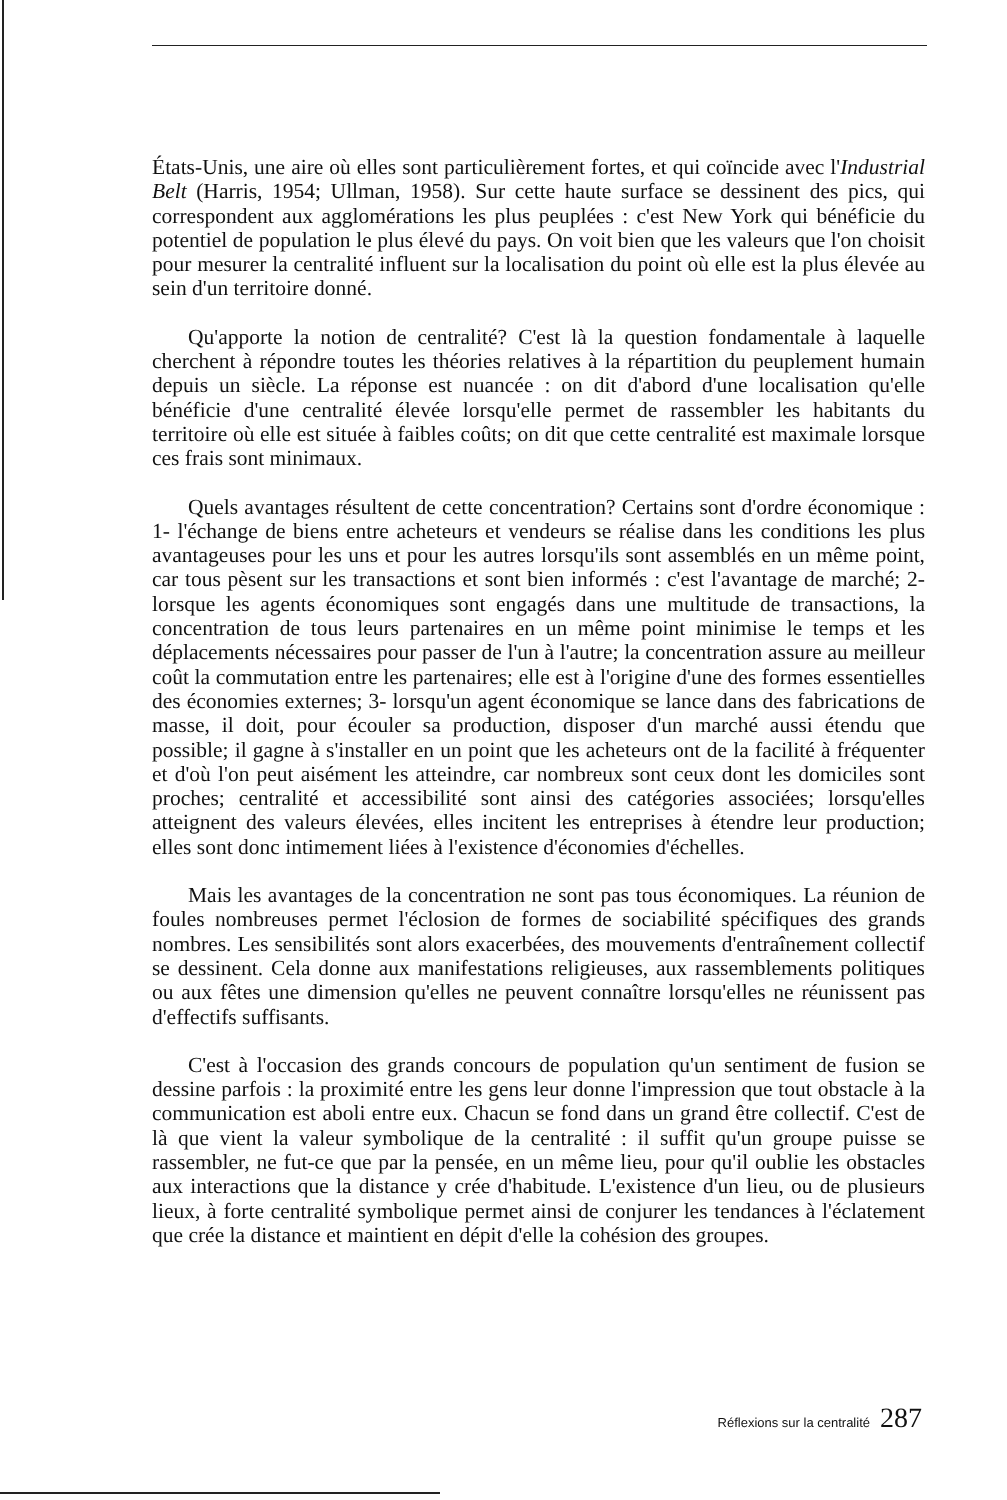États-Unis, une aire où elles sont particulièrement fortes, et qui coïncide avec l'Industrial Belt (Harris, 1954; Ullman, 1958). Sur cette haute surface se dessinent des pics, qui correspondent aux agglomérations les plus peuplées : c'est New York qui bénéficie du potentiel de population le plus élevé du pays. On voit bien que les valeurs que l'on choisit pour mesurer la centralité influent sur la localisation du point où elle est la plus élevée au sein d'un territoire donné.
Qu'apporte la notion de centralité? C'est là la question fondamentale à laquelle cherchent à répondre toutes les théories relatives à la répartition du peuplement humain depuis un siècle. La réponse est nuancée : on dit d'abord d'une localisation qu'elle bénéficie d'une centralité élevée lorsqu'elle permet de rassembler les habitants du territoire où elle est située à faibles coûts; on dit que cette centralité est maximale lorsque ces frais sont minimaux.
Quels avantages résultent de cette concentration? Certains sont d'ordre économique : 1- l'échange de biens entre acheteurs et vendeurs se réalise dans les conditions les plus avantageuses pour les uns et pour les autres lorsqu'ils sont assemblés en un même point, car tous pèsent sur les transactions et sont bien informés : c'est l'avantage de marché; 2- lorsque les agents économiques sont engagés dans une multitude de transactions, la concentration de tous leurs partenaires en un même point minimise le temps et les déplacements nécessaires pour passer de l'un à l'autre; la concentration assure au meilleur coût la commutation entre les partenaires; elle est à l'origine d'une des formes essentielles des économies externes; 3- lorsqu'un agent économique se lance dans des fabrications de masse, il doit, pour écouler sa production, disposer d'un marché aussi étendu que possible; il gagne à s'installer en un point que les acheteurs ont de la facilité à fréquenter et d'où l'on peut aisément les atteindre, car nombreux sont ceux dont les domiciles sont proches; centralité et accessibilité sont ainsi des catégories associées; lorsqu'elles atteignent des valeurs élevées, elles incitent les entreprises à étendre leur production; elles sont donc intimement liées à l'existence d'économies d'échelles.
Mais les avantages de la concentration ne sont pas tous économiques. La réunion de foules nombreuses permet l'éclosion de formes de sociabilité spécifiques des grands nombres. Les sensibilités sont alors exacerbées, des mouvements d'entraînement collectif se dessinent. Cela donne aux manifestations religieuses, aux rassemblements politiques ou aux fêtes une dimension qu'elles ne peuvent connaître lorsqu'elles ne réunissent pas d'effectifs suffisants.
C'est à l'occasion des grands concours de population qu'un sentiment de fusion se dessine parfois : la proximité entre les gens leur donne l'impression que tout obstacle à la communication est aboli entre eux. Chacun se fond dans un grand être collectif. C'est de là que vient la valeur symbolique de la centralité : il suffit qu'un groupe puisse se rassembler, ne fut-ce que par la pensée, en un même lieu, pour qu'il oublie les obstacles aux interactions que la distance y crée d'habitude. L'existence d'un lieu, ou de plusieurs lieux, à forte centralité symbolique permet ainsi de conjurer les tendances à l'éclatement que crée la distance et maintient en dépit d'elle la cohésion des groupes.
Réflexions sur la centralité 287